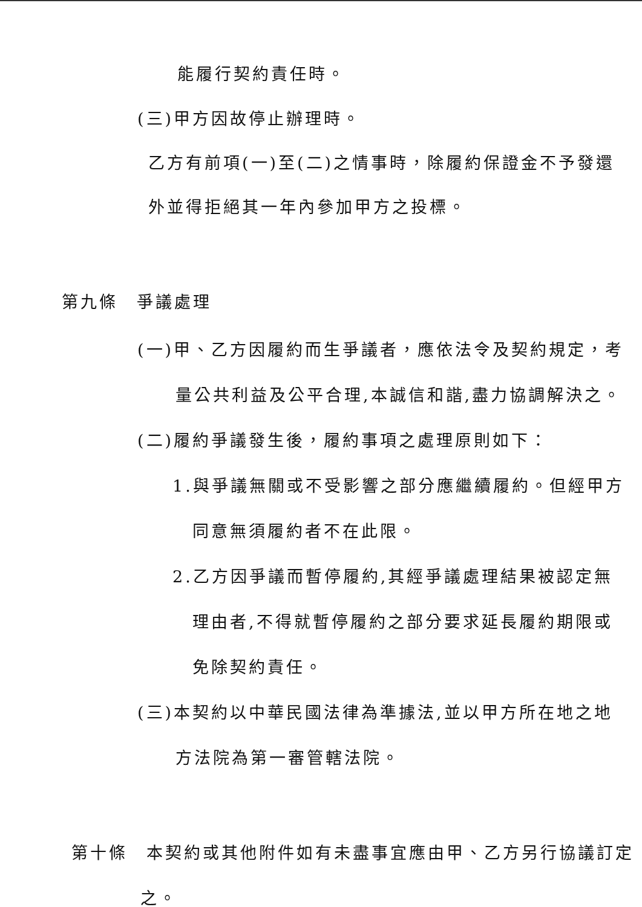能履行契約責任時。
(三)甲方因故停止辦理時。
乙方有前項(一)至(二)之情事時，除履約保證金不予發還
外並得拒絕其一年內參加甲方之投標。
第九條　爭議處理
(一)甲、乙方因履約而生爭議者，應依法令及契約規定，考
量公共利益及公平合理,本誠信和諧,盡力協調解決之。
(二)履約爭議發生後，履約事項之處理原則如下：
1.與爭議無關或不受影響之部分應繼續履約。但經甲方
同意無須履約者不在此限。
2.乙方因爭議而暫停履約,其經爭議處理結果被認定無
理由者,不得就暫停履約之部分要求延長履約期限或
免除契約責任。
(三)本契約以中華民國法律為準據法,並以甲方所在地之地
方法院為第一審管轄法院。
第十條　本契約或其他附件如有未盡事宜應由甲、乙方另行協議訂定
之。